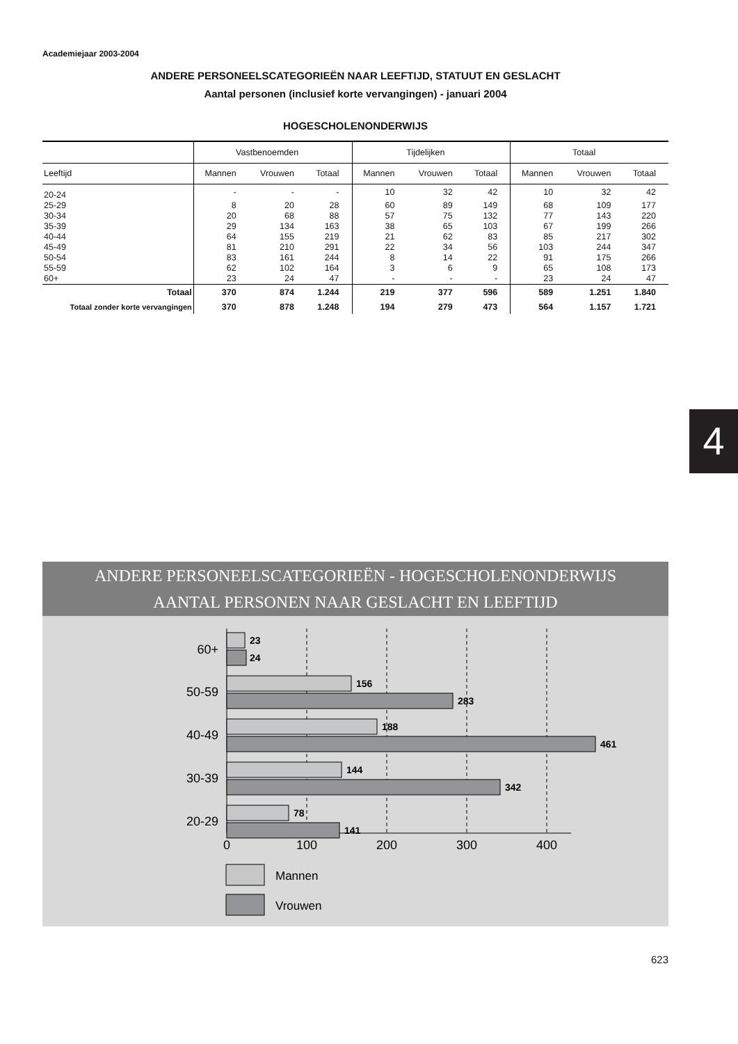Academiejaar 2003-2004
ANDERE PERSONEELSCATEGORIEËN NAAR LEEFTIJD, STATUUT EN GESLACHT
Aantal personen (inclusief korte vervangingen) - januari 2004
HOGESCHOLENONDERWIJS
| | Vastbenoemden | | | Tijdelijken | | | Totaal | | |
| --- | --- | --- | --- | --- | --- | --- | --- | --- | --- |
| Leeftijd | Mannen | Vrouwen | Totaal | Mannen | Vrouwen | Totaal | Mannen | Vrouwen | Totaal |
| 20-24 | - | - | - | 10 | 32 | 42 | 10 | 32 | 42 |
| 25-29 | 8 | 20 | 28 | 60 | 89 | 149 | 68 | 109 | 177 |
| 30-34 | 20 | 68 | 88 | 57 | 75 | 132 | 77 | 143 | 220 |
| 35-39 | 29 | 134 | 163 | 38 | 65 | 103 | 67 | 199 | 266 |
| 40-44 | 64 | 155 | 219 | 21 | 62 | 83 | 85 | 217 | 302 |
| 45-49 | 81 | 210 | 291 | 22 | 34 | 56 | 103 | 244 | 347 |
| 50-54 | 83 | 161 | 244 | 8 | 14 | 22 | 91 | 175 | 266 |
| 55-59 | 62 | 102 | 164 | 3 | 6 | 9 | 65 | 108 | 173 |
| 60+ | 23 | 24 | 47 | - | - | - | 23 | 24 | 47 |
| Totaal | 370 | 874 | 1.244 | 219 | 377 | 596 | 589 | 1.251 | 1.840 |
| Totaal zonder korte vervangingen | 370 | 878 | 1.248 | 194 | 279 | 473 | 564 | 1.157 | 1.721 |
4
ANDERE PERSONEELSCATEGORIEËN - HOGESCHOLENONDERWIJS
AANTAL PERSONEN NAAR GESLACHT EN LEEFTIJD
23
24
156
283
188
461
144
342
78
141
60+
50-59
40-49
30-39
20-29
0
100
200
300
400
Mannen
Vrouwen
623